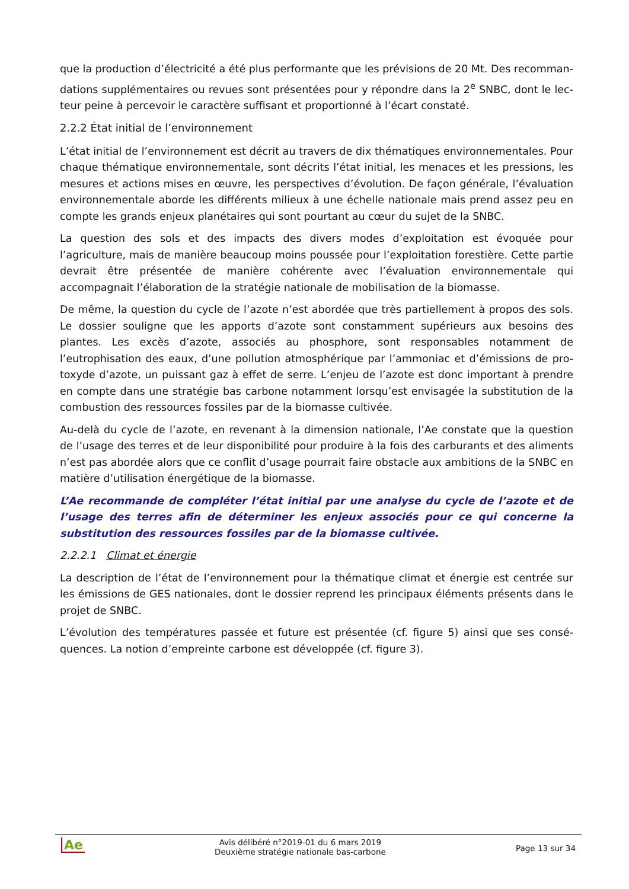que la production d’électricité a été plus performante que les prévisions de 20 Mt. Des recomman-dations supplémentaires ou revues sont présentées pour y répondre dans la 2<sup>e</sup> SNBC, dont le lec-teur peine à percevoir le caractère suffisant et proportionné à l’écart constaté.
2.2.2 État initial de l’environnement
L’état initial de l’environnement est décrit au travers de dix thématiques environnementales. Pour chaque thématique environnementale, sont décrits l’état initial, les menaces et les pressions, les mesures et actions mises en œuvre, les perspectives d’évolution. De façon générale, l’évaluation environnementale aborde les différents milieux à une échelle nationale mais prend assez peu en compte les grands enjeux planétaires qui sont pourtant au cœur du sujet de la SNBC.
La question des sols et des impacts des divers modes d’exploitation est évoquée pour l’agriculture, mais de manière beaucoup moins poussée pour l’exploitation forestière. Cette partie devrait être présentée de manière cohérente avec l’évaluation environnementale qui accompagnait l’élaboration de la stratégie nationale de mobilisation de la biomasse.
De même, la question du cycle de l’azote n’est abordée que très partiellement à propos des sols. Le dossier souligne que les apports d’azote sont constamment supérieurs aux besoins des plantes. Les excès d’azote, associés au phosphore, sont responsables notamment de l’eutrophisation des eaux, d’une pollution atmosphérique par l’ammoniac et d’émissions de pro-toxyde d’azote, un puissant gaz à effet de serre. L’enjeu de l’azote est donc important à prendre en compte dans une stratégie bas carbone notamment lorsqu’est envisagée la substitution de la combustion des ressources fossiles par de la biomasse cultivée.
Au-delà du cycle de l’azote, en revenant à la dimension nationale, l’Ae constate que la question de l’usage des terres et de leur disponibilité pour produire à la fois des carburants et des aliments n’est pas abordée alors que ce conflit d’usage pourrait faire obstacle aux ambitions de la SNBC en matière d’utilisation énergétique de la biomasse.
L’Ae recommande de compléter l’état initial par une analyse du cycle de l’azote et de l’usage des terres afin de déterminer les enjeux associés pour ce qui concerne la substitution des ressources fossiles par de la biomasse cultivée.
2.2.2.1 Climat et énergie
La description de l’état de l’environnement pour la thématique climat et énergie est centrée sur les émissions de GES nationales, dont le dossier reprend les principaux éléments présents dans le projet de SNBC.
L’évolution des températures passée et future est présentée (cf. figure 5) ainsi que ses consé-quences. La notion d’empreinte carbone est développée (cf. figure 3).
Ae
Avis délibéré n°2019-01 du 6 mars 2019
Deuxième stratégie nationale bas-carbone
Page 13 sur 34